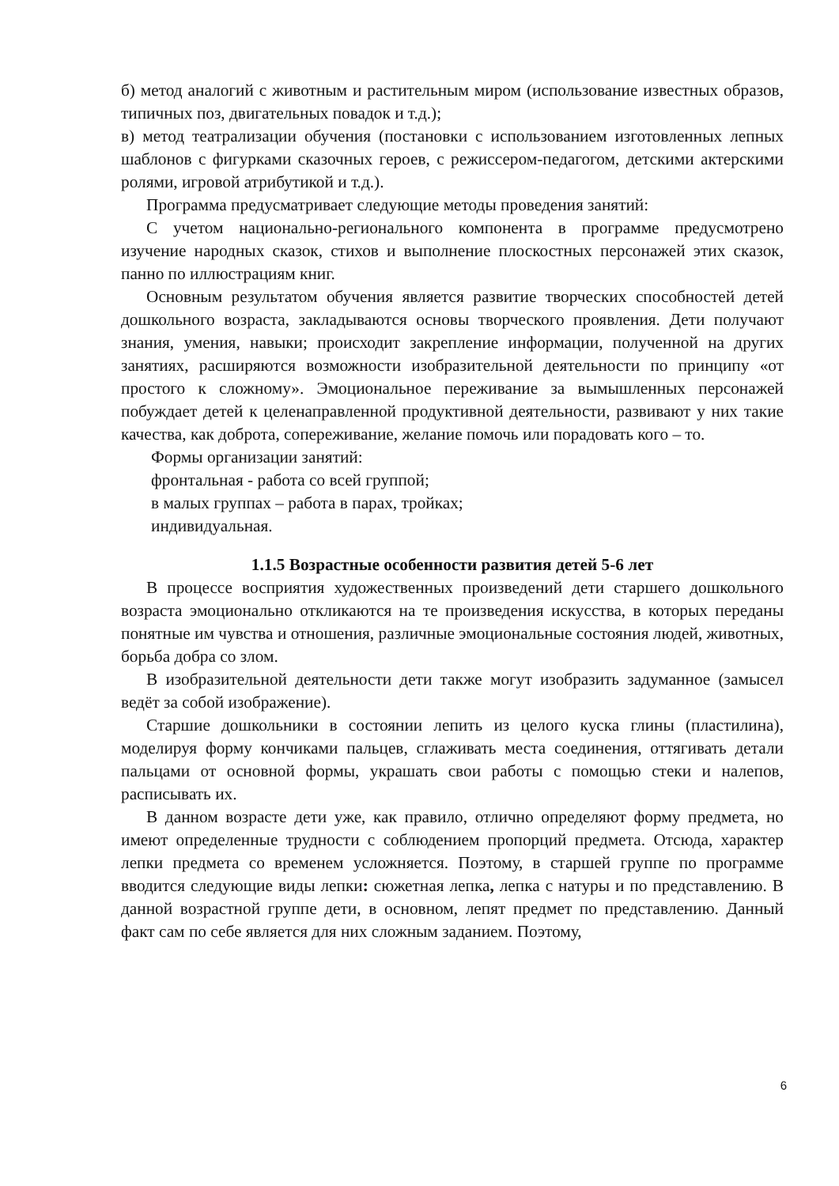б) метод аналогий с животным и растительным миром (использование известных образов, типичных поз, двигательных повадок и т.д.);
в) метод театрализации обучения (постановки с использованием изготовленных лепных шаблонов с фигурками сказочных героев, с режиссером-педагогом, детскими актерскими ролями, игровой атрибутикой и т.д.).
Программа предусматривает следующие методы проведения занятий:
С учетом национально-регионального компонента в программе предусмотрено изучение народных сказок, стихов и выполнение плоскостных персонажей этих сказок, панно по иллюстрациям книг.
Основным результатом обучения является развитие творческих способностей детей дошкольного возраста, закладываются основы творческого проявления. Дети получают знания, умения, навыки; происходит закрепление информации, полученной на других занятиях, расширяются возможности изобразительной деятельности по принципу «от простого к сложному». Эмоциональное переживание за вымышленных персонажей побуждает детей к целенаправленной продуктивной деятельности, развивают у них такие качества, как доброта, сопереживание, желание помочь или порадовать кого – то.
Формы организации занятий:
фронтальная - работа со всей группой;
в малых группах – работа в парах, тройках;
индивидуальная.
1.1.5 Возрастные особенности развития детей 5-6 лет
В процессе восприятия художественных произведений дети старшего дошкольного возраста эмоционально откликаются на те произведения искусства, в которых переданы понятные им чувства и отношения, различные эмоциональные состояния людей, животных, борьба добра со злом.
В изобразительной деятельности дети также могут изобразить задуманное (замысел ведёт за собой изображение).
Старшие дошкольники в состоянии лепить из целого куска глины (пластилина), моделируя форму кончиками пальцев, сглаживать места соединения, оттягивать детали пальцами от основной формы, украшать свои работы с помощью стеки и налепов, расписывать их.
В данном возрасте дети уже, как правило, отлично определяют форму предмета, но имеют определенные трудности с соблюдением пропорций предмета. Отсюда, характер лепки предмета со временем усложняется. Поэтому, в старшей группе по программе вводится следующие виды лепки: сюжетная лепка, лепка с натуры и по представлению. В данной возрастной группе дети, в основном, лепят предмет по представлению. Данный факт сам по себе является для них сложным заданием. Поэтому,
6